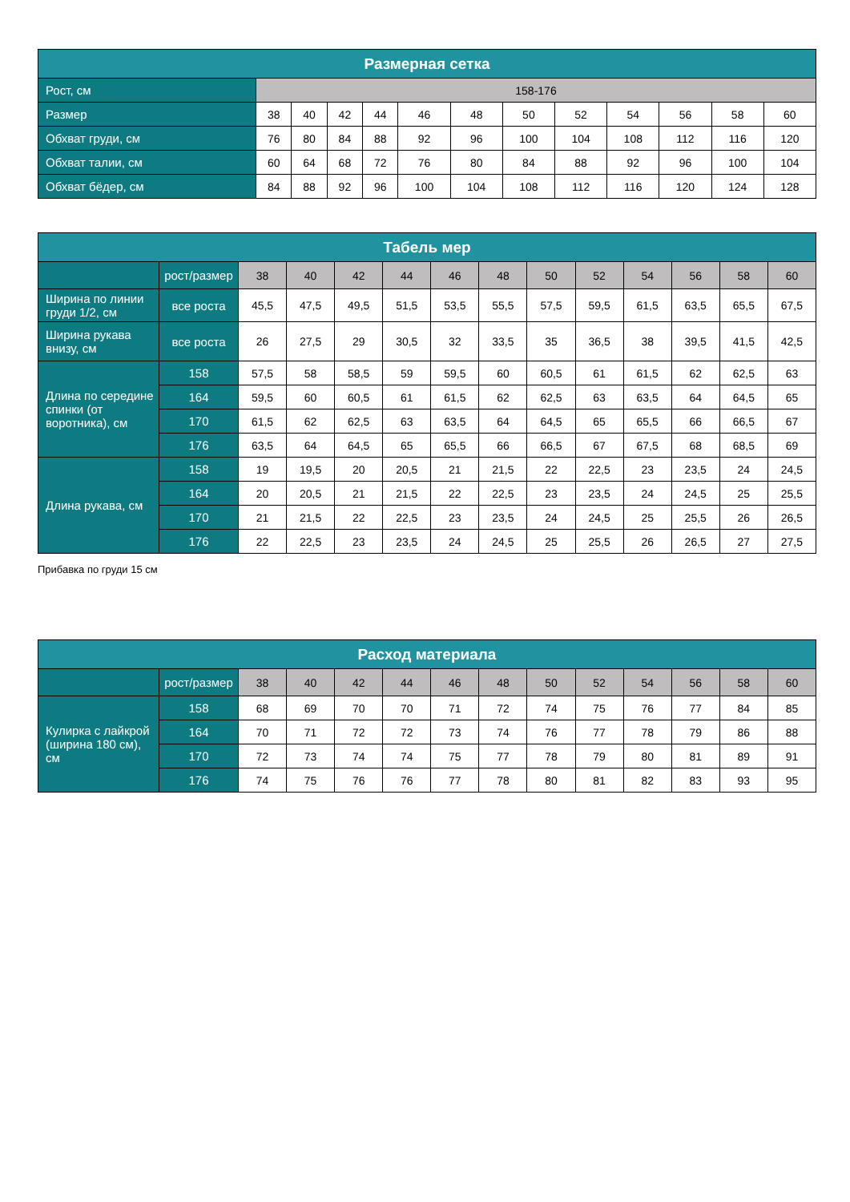| Размерная сетка | | | | | | | | | | | | |
| --- | --- | --- | --- | --- | --- | --- | --- | --- | --- | --- | --- | --- |
| Рост, см | 158-176 | | | | | | | | | | | |
| Размер | 38 | 40 | 42 | 44 | 46 | 48 | 50 | 52 | 54 | 56 | 58 | 60 |
| Обхват груди, см | 76 | 80 | 84 | 88 | 92 | 96 | 100 | 104 | 108 | 112 | 116 | 120 |
| Обхват талии, см | 60 | 64 | 68 | 72 | 76 | 80 | 84 | 88 | 92 | 96 | 100 | 104 |
| Обхват бёдер, см | 84 | 88 | 92 | 96 | 100 | 104 | 108 | 112 | 116 | 120 | 124 | 128 |
| Табель мер | | | | | | | | | | | | | |
| --- | --- | --- | --- | --- | --- | --- | --- | --- | --- | --- | --- | --- | --- |
| | рост/размер | 38 | 40 | 42 | 44 | 46 | 48 | 50 | 52 | 54 | 56 | 58 | 60 |
| Ширина по линии груди 1/2, см | все роста | 45,5 | 47,5 | 49,5 | 51,5 | 53,5 | 55,5 | 57,5 | 59,5 | 61,5 | 63,5 | 65,5 | 67,5 |
| Ширина рукава внизу, см | все роста | 26 | 27,5 | 29 | 30,5 | 32 | 33,5 | 35 | 36,5 | 38 | 39,5 | 41,5 | 42,5 |
| Длина по середине спинки (от воротника), см | 158 | 57,5 | 58 | 58,5 | 59 | 59,5 | 60 | 60,5 | 61 | 61,5 | 62 | 62,5 | 63 |
| | 164 | 59,5 | 60 | 60,5 | 61 | 61,5 | 62 | 62,5 | 63 | 63,5 | 64 | 64,5 | 65 |
| | 170 | 61,5 | 62 | 62,5 | 63 | 63,5 | 64 | 64,5 | 65 | 65,5 | 66 | 66,5 | 67 |
| | 176 | 63,5 | 64 | 64,5 | 65 | 65,5 | 66 | 66,5 | 67 | 67,5 | 68 | 68,5 | 69 |
| Длина рукава, см | 158 | 19 | 19,5 | 20 | 20,5 | 21 | 21,5 | 22 | 22,5 | 23 | 23,5 | 24 | 24,5 |
| | 164 | 20 | 20,5 | 21 | 21,5 | 22 | 22,5 | 23 | 23,5 | 24 | 24,5 | 25 | 25,5 |
| | 170 | 21 | 21,5 | 22 | 22,5 | 23 | 23,5 | 24 | 24,5 | 25 | 25,5 | 26 | 26,5 |
| | 176 | 22 | 22,5 | 23 | 23,5 | 24 | 24,5 | 25 | 25,5 | 26 | 26,5 | 27 | 27,5 |
Прибавка по груди 15 см
| Расход материала | | | | | | | | | | | | | |
| --- | --- | --- | --- | --- | --- | --- | --- | --- | --- | --- | --- | --- | --- |
| | рост/размер | 38 | 40 | 42 | 44 | 46 | 48 | 50 | 52 | 54 | 56 | 58 | 60 |
| Кулирка с лайкрой (ширина 180 см), см | 158 | 68 | 69 | 70 | 70 | 71 | 72 | 74 | 75 | 76 | 77 | 84 | 85 |
| | 164 | 70 | 71 | 72 | 72 | 73 | 74 | 76 | 77 | 78 | 79 | 86 | 88 |
| | 170 | 72 | 73 | 74 | 74 | 75 | 77 | 78 | 79 | 80 | 81 | 89 | 91 |
| | 176 | 74 | 75 | 76 | 76 | 77 | 78 | 80 | 81 | 82 | 83 | 93 | 95 |